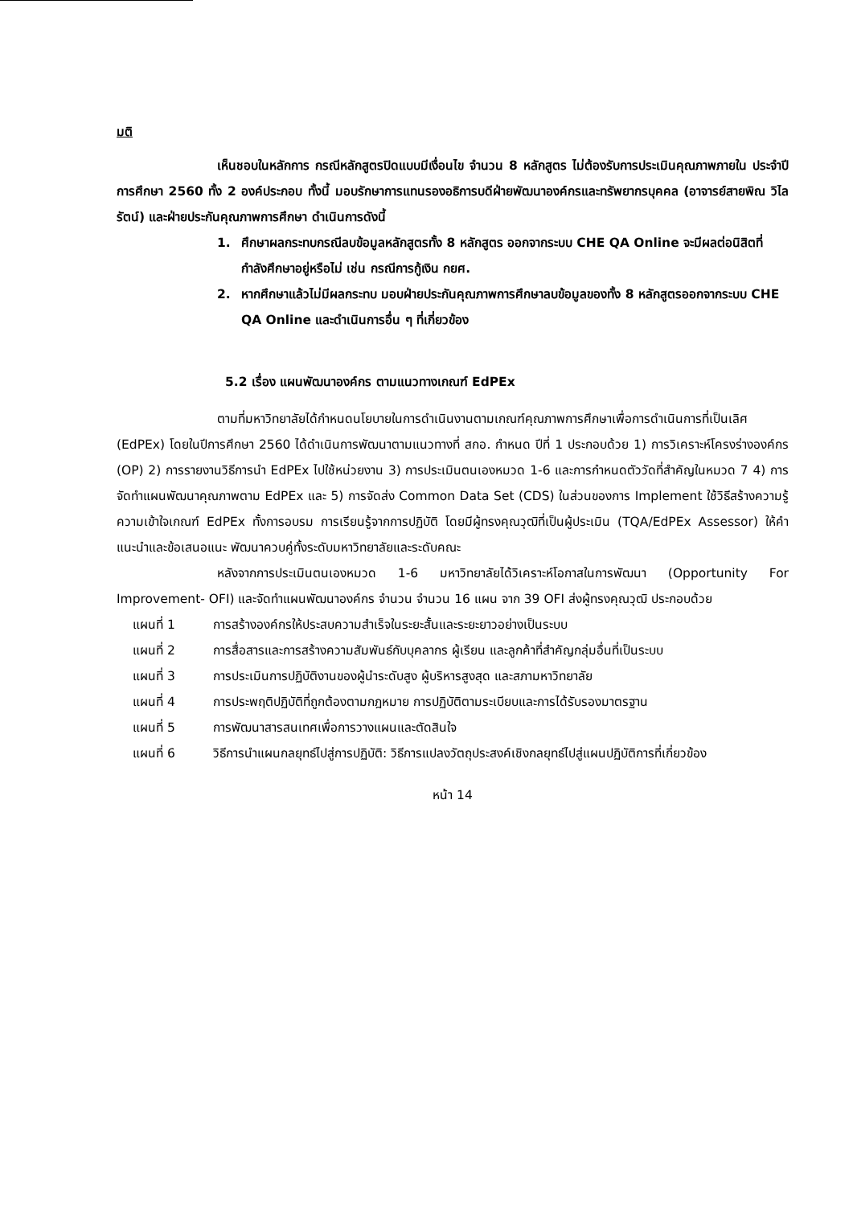มติ
เห็นชอบในหลักการ กรณีหลักสูตรปิดแบบมีเงื่อนไข จำนวน 8 หลักสูตร ไม่ต้องรับการประเมินคุณภาพภายใน ประจำปีการศึกษา 2560 ทั้ง 2 องค์ประกอบ ทั้งนี้ มอบรักษาการแทนรองอธิการบดีฝ่ายพัฒนาองค์กรและทรัพยากรบุคคล (อาจารย์สายพิณ วิไลรัตน์) และฝ่ายประกันคุณภาพการศึกษา ดำเนินการดังนี้
1. ศึกษาผลกระทบกรณีลบข้อมูลหลักสูตรทั้ง 8 หลักสูตร ออกจากระบบ CHE QA Online จะมีผลต่อนิสิตที่กำลังศึกษาอยู่หรือไม่ เช่น กรณีการกู้เงิน กยศ.
2. หากศึกษาแล้วไม่มีผลกระทบ มอบฝ่ายประกันคุณภาพการศึกษาลบข้อมูลของทั้ง 8 หลักสูตรออกจากระบบ CHE QA Online และดำเนินการอื่น ๆ ที่เกี่ยวข้อง
5.2 เรื่อง แผนพัฒนาองค์กร ตามแนวทางเกณฑ์ EdPEx
ตามที่มหาวิทยาลัยได้กำหนดนโยบายในการดำเนินงานตามเกณฑ์คุณภาพการศึกษาเพื่อการดำเนินการที่เป็นเลิศ (EdPEx) โดยในปีการศึกษา 2560 ได้ดำเนินการพัฒนาตามแนวทางที่ สกอ. กำหนด ปีที่ 1 ประกอบด้วย 1) การวิเคราะห์โครงร่างองค์กร (OP) 2) การรายงานวิธีการนำ EdPEx ไปใช้หน่วยงาน 3) การประเมินตนเองหมวด 1-6 และการกำหนดตัววัดที่สำคัญในหมวด 7 4) การจัดทำแผนพัฒนาคุณภาพตาม EdPEx และ 5) การจัดส่ง Common Data Set (CDS) ในส่วนของการ Implement ใช้วิธีสร้างความรู้ ความเข้าใจเกณฑ์ EdPEx ทั้งการอบรม การเรียนรู้จากการปฏิบัติ โดยมีผู้ทรงคุณวุฒิที่เป็นผู้ประเมิน (TQA/EdPEx Assessor) ให้คำแนะนำและข้อเสนอแนะ พัฒนาควบคู่ทั้งระดับมหาวิทยาลัยและระดับคณะ
หลังจากการประเมินตนเองหมวด 1-6 มหาวิทยาลัยได้วิเคราะห์โอกาสในการพัฒนา (Opportunity For Improvement- OFI) และจัดทำแผนพัฒนาองค์กร จำนวน จำนวน 16 แผน จาก 39 OFI ส่งผู้ทรงคุณวุฒิ ประกอบด้วย
แผนที่ 1 การสร้างองค์กรให้ประสบความสำเร็จในระยะสั้นและระยะยาวอย่างเป็นระบบ
แผนที่ 2 การสื่อสารและการสร้างความสัมพันธ์กับบุคลากร ผู้เรียน และลูกค้าที่สำคัญกลุ่มอื่นที่เป็นระบบ
แผนที่ 3 การประเมินการปฏิบัติงานของผู้นำระดับสูง ผู้บริหารสูงสุด และสภามหาวิทยาลัย
แผนที่ 4 การประพฤติปฏิบัติที่ถูกต้องตามกฎหมาย การปฏิบัติตามระเบียบและการได้รับรองมาตรฐาน
แผนที่ 5 การพัฒนาสารสนเทศเพื่อการวางแผนและตัดสินใจ
แผนที่ 6 วิธีการนำแผนกลยุทธ์ไปสู่การปฏิบัติ: วิธีการแปลงวัตถุประสงค์เชิงกลยุทธ์ไปสู่แผนปฏิบัติการที่เกี่ยวข้อง
หน้า 14